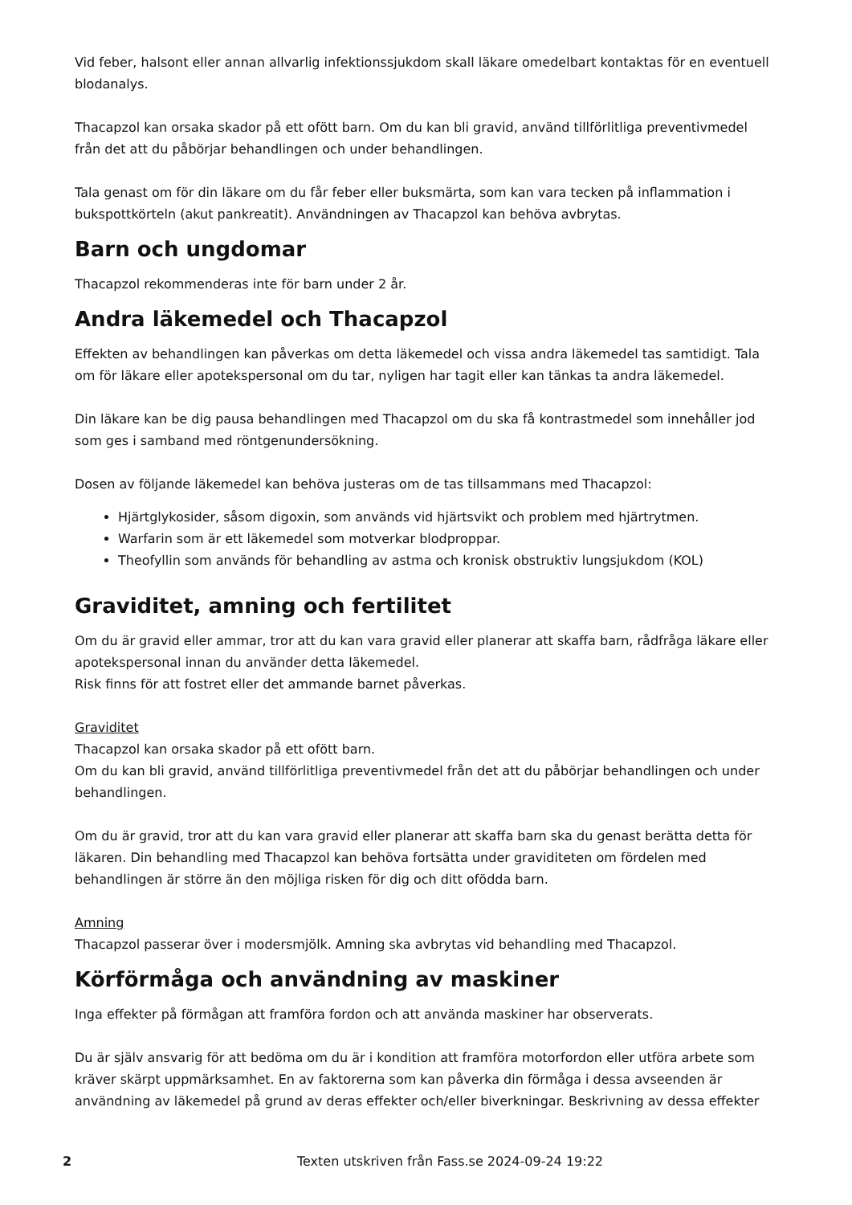Vid feber, halsont eller annan allvarlig infektionssjukdom skall läkare omedelbart kontaktas för en eventuell blodanalys.
Thacapzol kan orsaka skador på ett ofött barn. Om du kan bli gravid, använd tillförlitliga preventivmedel från det att du påbörjar behandlingen och under behandlingen.
Tala genast om för din läkare om du får feber eller buksmärta, som kan vara tecken på inflammation i bukspottkörteln (akut pankreatit). Användningen av Thacapzol kan behöva avbrytas.
Barn och ungdomar
Thacapzol rekommenderas inte för barn under 2 år.
Andra läkemedel och Thacapzol
Effekten av behandlingen kan påverkas om detta läkemedel och vissa andra läkemedel tas samtidigt. Tala om för läkare eller apotekspersonal om du tar, nyligen har tagit eller kan tänkas ta andra läkemedel.
Din läkare kan be dig pausa behandlingen med Thacapzol om du ska få kontrastmedel som innehåller jod som ges i samband med röntgenundersökning.
Dosen av följande läkemedel kan behöva justeras om de tas tillsammans med Thacapzol:
Hjärtglykosider, såsom digoxin, som används vid hjärtsvikt och problem med hjärtrytmen.
Warfarin som är ett läkemedel som motverkar blodproppar.
Theofyllin som används för behandling av astma och kronisk obstruktiv lungsjukdom (KOL)
Graviditet, amning och fertilitet
Om du är gravid eller ammar, tror att du kan vara gravid eller planerar att skaffa barn, rådfråga läkare eller apotekspersonal innan du använder detta läkemedel.
Risk finns för att fostret eller det ammande barnet påverkas.
Graviditet
Thacapzol kan orsaka skador på ett ofött barn.
Om du kan bli gravid, använd tillförlitliga preventivmedel från det att du påbörjar behandlingen och under behandlingen.
Om du är gravid, tror att du kan vara gravid eller planerar att skaffa barn ska du genast berätta detta för läkaren. Din behandling med Thacapzol kan behöva fortsätta under graviditeten om fördelen med behandlingen är större än den möjliga risken för dig och ditt ofödda barn.
Amning
Thacapzol passerar över i modersmjölk. Amning ska avbrytas vid behandling med Thacapzol.
Körförmåga och användning av maskiner
Inga effekter på förmågan att framföra fordon och att använda maskiner har observerats.
Du är själv ansvarig för att bedöma om du är i kondition att framföra motorfordon eller utföra arbete som kräver skärpt uppmärksamhet. En av faktorerna som kan påverka din förmåga i dessa avseenden är användning av läkemedel på grund av deras effekter och/eller biverkningar. Beskrivning av dessa effekter
2 Texten utskriven från Fass.se 2024-09-24 19:22